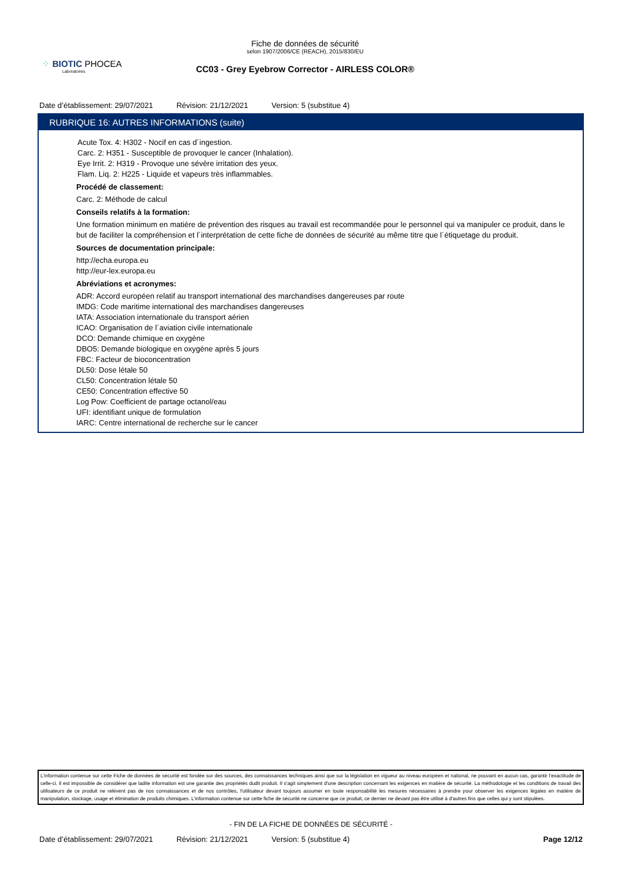⁘ BIOTIC PHOCEA
Laboratoires
Fiche de données de sécurité
selon 1907/2006/CE (REACH), 2015/830/EU
CC03 - Grey Eyebrow Corrector - AIRLESS COLOR®
Date d’établissement: 29/07/2021 Révision: 21/12/2021 Version: 5 (substitue 4)
RUBRIQUE 16: AUTRES INFORMATIONS (suite)
Acute Tox. 4: H302 - Nocif en cas d´ingestion.
Carc. 2: H351 - Susceptible de provoquer le cancer (Inhalation).
Eye Irrit. 2: H319 - Provoque une sévère irritation des yeux.
Flam. Liq. 2: H225 - Liquide et vapeurs très inflammables.
Procédé de classement:
Carc. 2: Méthode de calcul
Conseils relatifs à la formation:
Une formation minimum en matière de prévention des risques au travail est recommandée pour le personnel qui va manipuler ce produit, dans le but de faciliter la compréhension et l´interprétation de cette fiche de données de sécurité au même titre que l´étiquetage du produit.
Sources de documentation principale:
http://echa.europa.eu
http://eur-lex.europa.eu
Abréviations et acronymes:
ADR: Accord européen relatif au transport international des marchandises dangereuses par route
IMDG: Code maritime international des marchandises dangereuses
IATA: Association internationale du transport aérien
ICAO: Organisation de l´aviation civile internationale
DCO: Demande chimique en oxygène
DBO5: Demande biologique en oxygène après 5 jours
FBC: Facteur de bioconcentration
DL50: Dose létale 50
CL50: Concentration létale 50
CE50: Concentration effective 50
Log Pow: Coefficient de partage octanol/eau
UFI: identifiant unique de formulation
IARC: Centre international de recherche sur le cancer
L'information contenue sur cette Fiche de données de sécurité est fondée sur des sources, des connaissances techniques ainsi que sur la législation en vigueur au niveau européen et national, ne pouvant en aucun cas, garantir l'exactitude de celle-ci. Il est impossible de considérer que ladite information est une garantie des propriétés dudit produit. Il s'agit simplement d'une description concernant les exigences en matière de sécurité. La méthodologie et les conditions de travail des utilisateurs de ce produit ne relèvent pas de nos connaissances et de nos contrôles, l'utilisateur devant toujours assumer en toute responsabilité les mesures nécessaires à prendre pour observer les exigences légales en matière de manipulation, stockage, usage et élimination de produits chimiques. L'information contenue sur cette fiche de sécurité ne concerne que ce produit, ce dernier ne devant pas être utilisé à d'autres fins que celles qui y sont stipulées.
- FIN DE LA FICHE DE DONNÉES DE SÉCURITÉ -
Date d’établissement: 29/07/2021 Révision: 21/12/2021 Version: 5 (substitue 4) Page 12/12